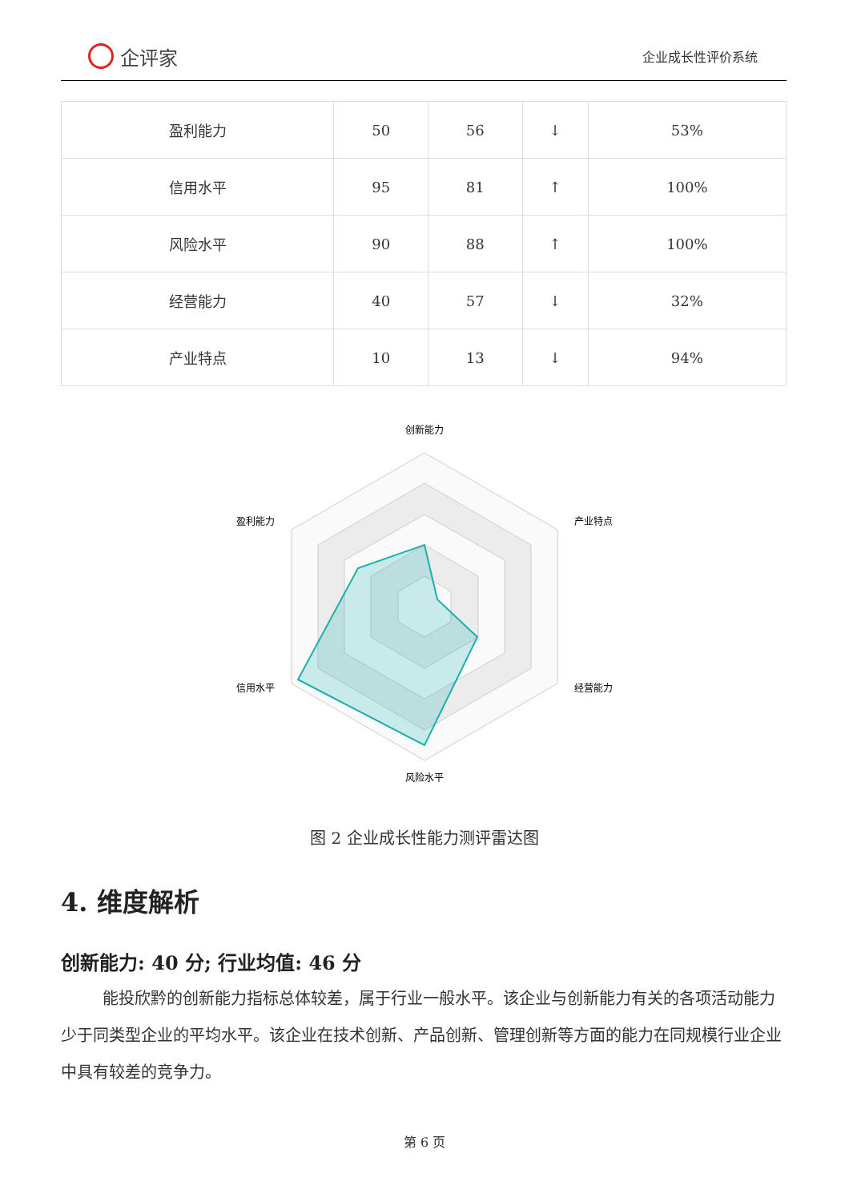企评家
企业成长性评价系统
| 盈利能力 | 50 | 56 | ↓ | 53% |
| 信用水平 | 95 | 81 | ↑ | 100% |
| 风险水平 | 90 | 88 | ↑ | 100% |
| 经营能力 | 40 | 57 | ↓ | 32% |
| 产业特点 | 10 | 13 | ↓ | 94% |
创新能力
产业特点
经营能力
风险水平
信用水平
盈利能力
图 2 企业成长性能力测评雷达图
4. 维度解析
创新能力: 40 分; 行业均值: 46 分
能投欣黔的创新能力指标总体较差，属于行业一般水平。该企业与创新能力有关的各项活动能力少于同类型企业的平均水平。该企业在技术创新、产品创新、管理创新等方面的能力在同规模行业企业中具有较差的竞争力。
第 6 页